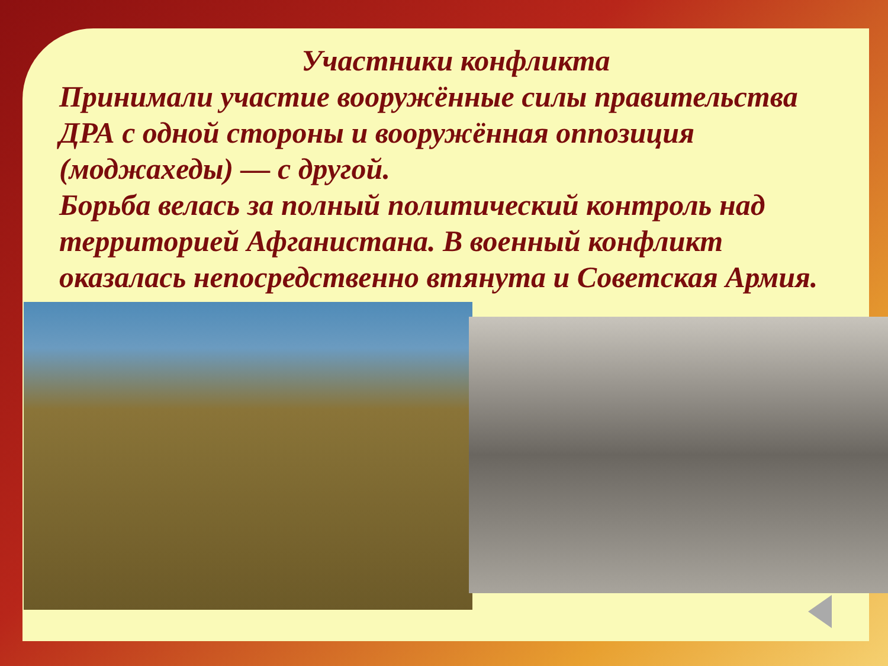Участники конфликта
Принимали участие вооружённые силы правительства ДРА с одной стороны и вооружённая оппозиция (моджахеды) — с другой.
Борьба велась за полный политический контроль над территорией Афганистана. В военный конфликт оказалась непосредственно втянута и Советская Армия.